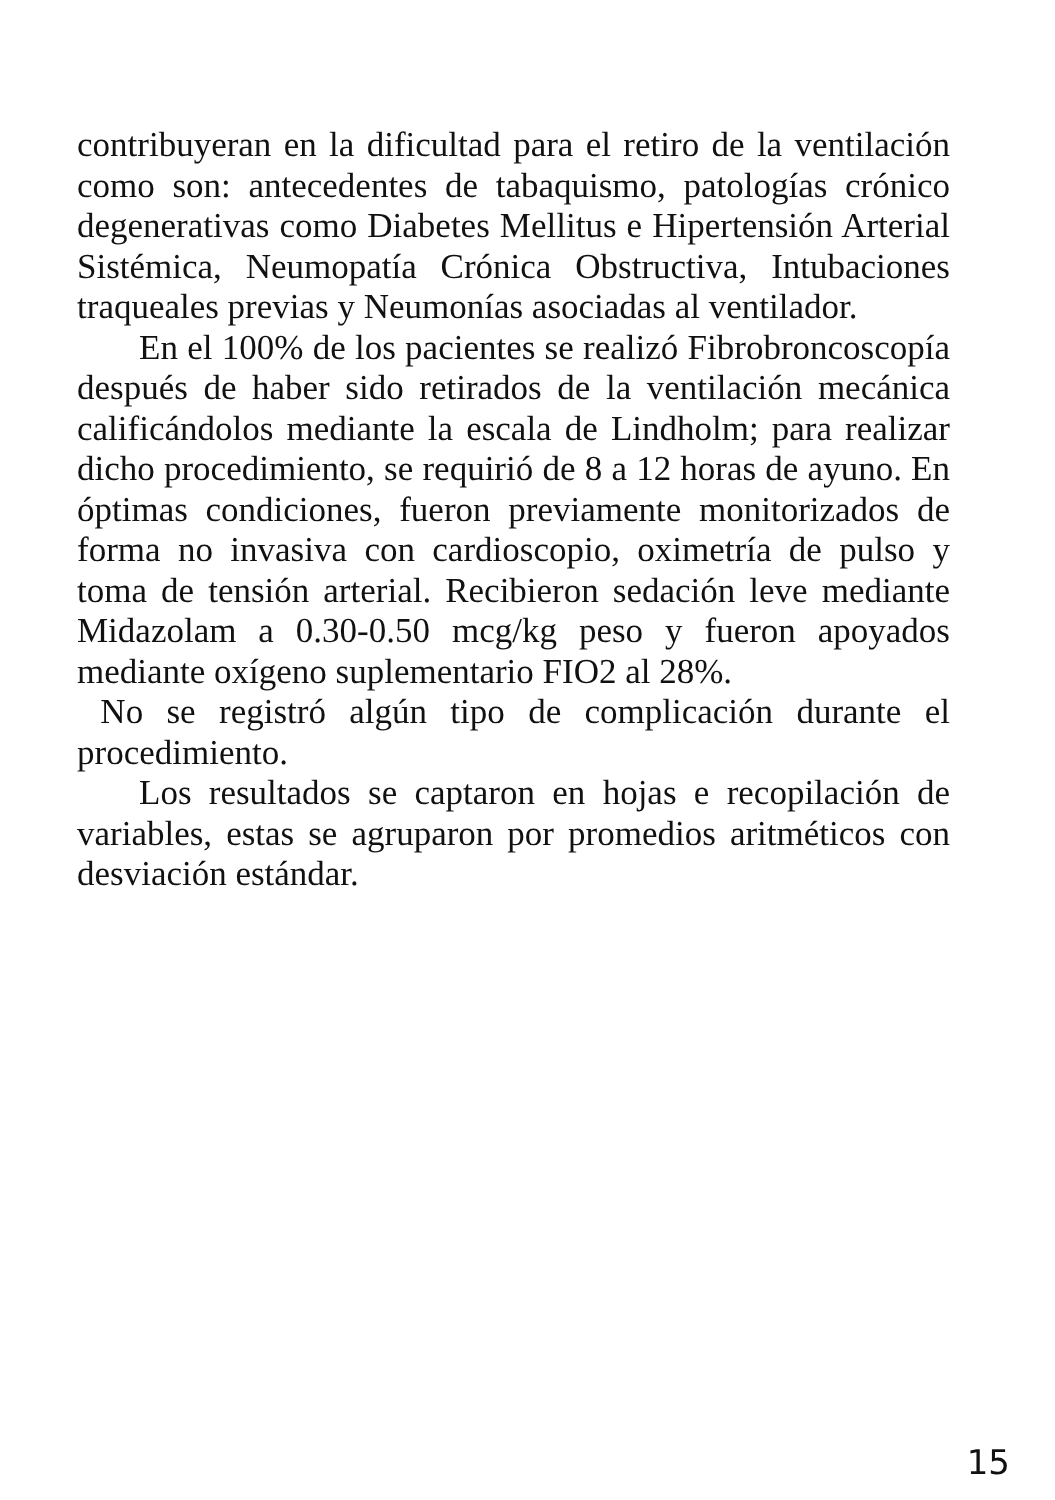contribuyeran en la dificultad para el retiro de la ventilación como son: antecedentes de tabaquismo, patologías crónico degenerativas como Diabetes Mellitus e Hipertensión Arterial Sistémica, Neumopatía Crónica Obstructiva, Intubaciones traqueales previas y Neumonías asociadas al ventilador.
En el 100% de los pacientes se realizó Fibrobroncoscopía después de haber sido retirados de la ventilación mecánica calificándolos mediante la escala de Lindholm; para realizar dicho procedimiento, se requirió de 8 a 12 horas de ayuno. En óptimas condiciones, fueron previamente monitorizados de forma no invasiva con cardioscopio, oximetría de pulso y toma de tensión arterial. Recibieron sedación leve mediante Midazolam a 0.30-0.50 mcg/kg peso y fueron apoyados mediante oxígeno suplementario FIO2 al 28%.
No se registró algún tipo de complicación durante el procedimiento.
Los resultados se captaron en hojas e recopilación de variables, estas se agruparon por promedios aritméticos con desviación estándar.
15